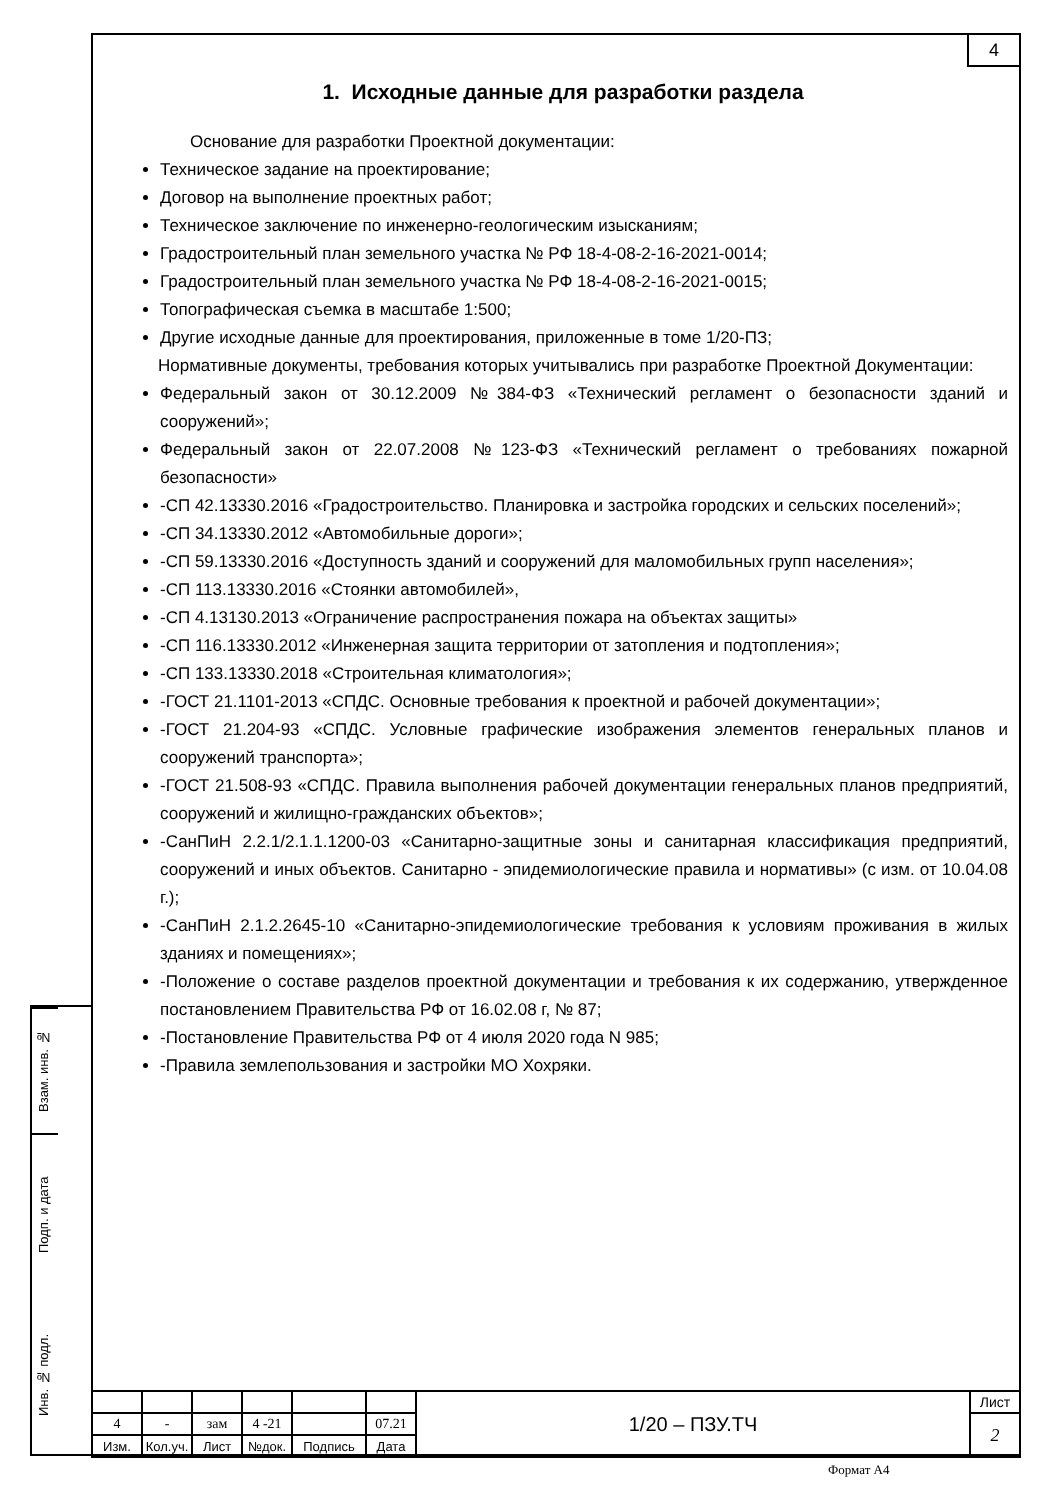4
1. Исходные данные для разработки раздела
Основание для разработки Проектной документации:
Техническое задание на проектирование;
Договор на выполнение проектных работ;
Техническое заключение по инженерно-геологическим изысканиям;
Градостроительный план земельного участка № РФ 18-4-08-2-16-2021-0014;
Градостроительный план земельного участка № РФ 18-4-08-2-16-2021-0015;
Топографическая съемка в масштабе 1:500;
Другие исходные данные для проектирования, приложенные в томе 1/20-ПЗ;
Нормативные документы, требования которых учитывались при разработке Проектной Документации:
Федеральный закон от 30.12.2009 №384-ФЗ «Технический регламент о безопасности зданий и сооружений»;
Федеральный закон от 22.07.2008 №123-ФЗ «Технический регламент о требованиях пожарной безопасности»
-СП 42.13330.2016 «Градостроительство. Планировка и застройка городских и сельских поселений»;
-СП 34.13330.2012 «Автомобильные дороги»;
-СП 59.13330.2016 «Доступность зданий и сооружений для маломобильных групп населения»;
-СП 113.13330.2016 «Стоянки автомобилей»,
-СП 4.13130.2013 «Ограничение распространения пожара на объектах защиты»
-СП 116.13330.2012 «Инженерная защита территории от затопления и подтопления»;
-СП 133.13330.2018 «Строительная климатология»;
-ГОСТ 21.1101-2013 «СПДС. Основные требования к проектной и рабочей документации»;
-ГОСТ 21.204-93 «СПДС. Условные графические изображения элементов генеральных планов и сооружений транспорта»;
-ГОСТ 21.508-93 «СПДС. Правила выполнения рабочей документации генеральных планов предприятий, сооружений и жилищно-гражданских объектов»;
-СанПиН 2.2.1/2.1.1.1200-03 «Санитарно-защитные зоны и санитарная классификация предприятий, сооружений и иных объектов. Санитарно - эпидемиологические правила и нормативы» (с изм. от 10.04.08 г.);
-СанПиН 2.1.2.2645-10 «Санитарно-эпидемиологические требования к условиям проживания в жилых зданиях и помещениях»;
-Положение о составе разделов проектной документации и требования к их содержанию, утвержденное постановлением Правительства РФ от 16.02.08 г, № 87;
-Постановление Правительства РФ от 4 июля 2020 года N 985;
-Правила землепользования и застройки МО Хохряки.
Взам. инв. №
Подп. и дата
Инв. № подл.
| | | | | | | 1/20 – ПЗУ.ТЧ | Лист |
| 4 | - | зам | 4 -21 | | 07.21 | | 2 |
| Изм. | Кол.уч. | Лист | №док. | Подпись | Дата | | |
Формат А4